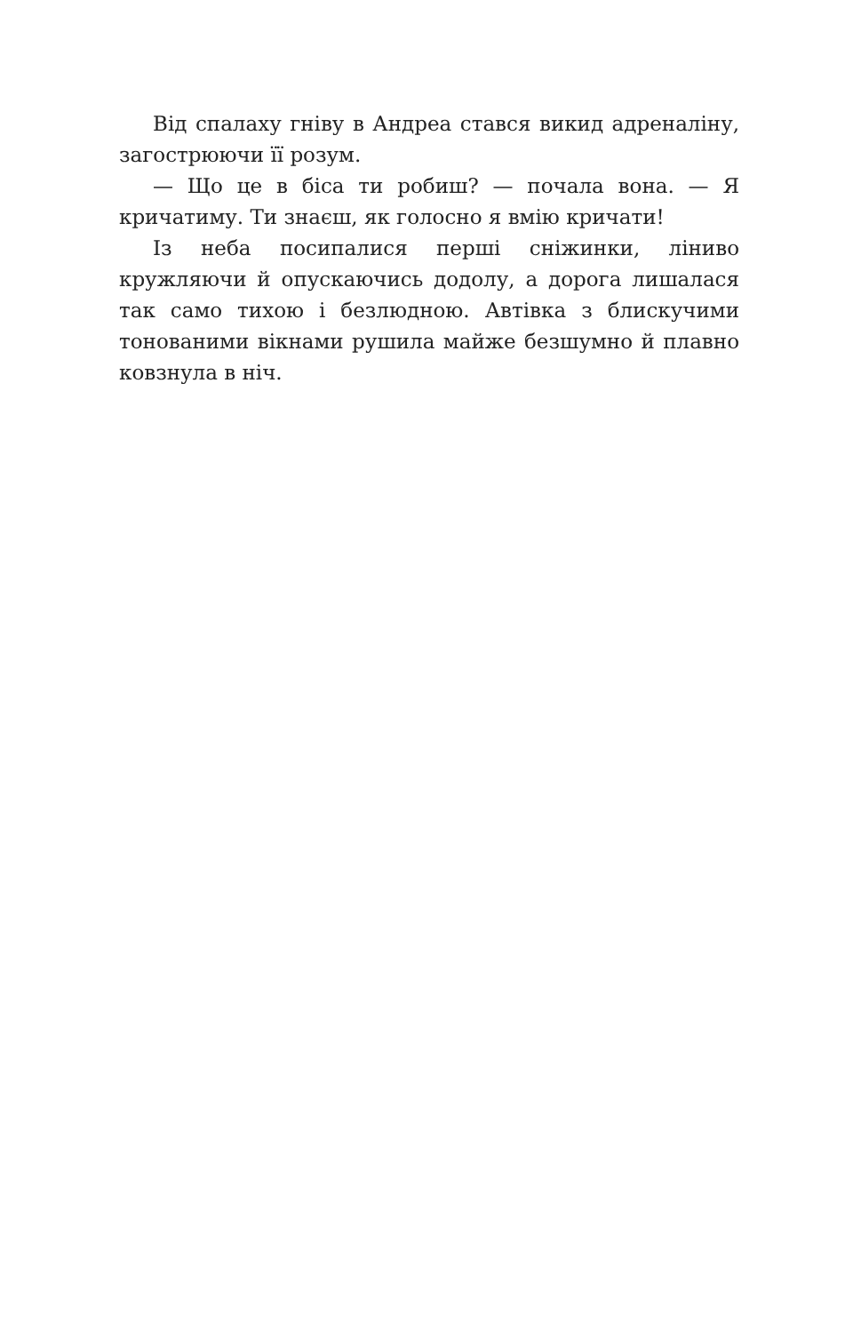Від спалаху гніву в Андреа стався викид адреналіну, загострюючи її розум.
— Що це в біса ти робиш? — почала вона. — Я кричатиму. Ти знаєш, як голосно я вмію кричати!
Із неба посипалися перші сніжинки, ліниво кружляючи й опускаючись додолу, а дорога лишалася так само тихою і безлюдною. Автівка з блискучими тонованими вікнами рушила майже безшумно й плавно ковзнула в ніч.